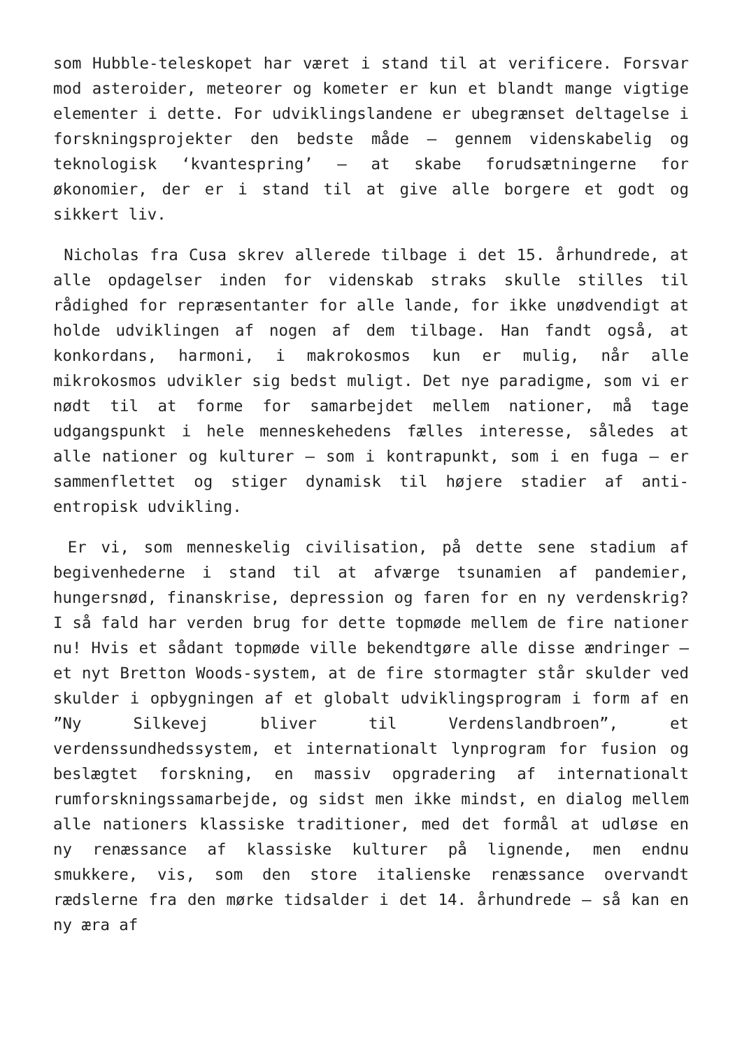som Hubble-teleskopet har været i stand til at verificere. Forsvar mod asteroider, meteorer og kometer er kun et blandt mange vigtige elementer i dette. For udviklingslandene er ubegrænset deltagelse i forskningsprojekter den bedste måde – gennem videnskabelig og teknologisk ‘kvantespring’ – at skabe forudsætningerne for økonomier, der er i stand til at give alle borgere et godt og sikkert liv.
Nicholas fra Cusa skrev allerede tilbage i det 15. århundrede, at alle opdagelser inden for videnskab straks skulle stilles til rådighed for repræsentanter for alle lande, for ikke unødvendigt at holde udviklingen af nogen af dem tilbage. Han fandt også, at konkordans, harmoni, i makrokosmos kun er mulig, når alle mikrokosmos udvikler sig bedst muligt. Det nye paradigme, som vi er nødt til at forme for samarbejdet mellem nationer, må tage udgangspunkt i hele menneskehedens fælles interesse, således at alle nationer og kulturer – som i kontrapunkt, som i en fuga – er sammenflettet og stiger dynamisk til højere stadier af anti-entropisk udvikling.
Er vi, som menneskelig civilisation, på dette sene stadium af begivenhederne i stand til at afværge tsunamien af pandemier, hungersnød, finanskrise, depression og faren for en ny verdenskrig? I så fald har verden brug for dette topmøde mellem de fire nationer nu! Hvis et sådant topmøde ville bekendtgøre alle disse ændringer – et nyt Bretton Woods-system, at de fire stormagter står skulder ved skulder i opbygningen af et globalt udviklingsprogram i form af en ”Ny Silkevej bliver til Verdenslandbroen”, et verdenssundhedssystem, et internationalt lynprogram for fusion og beslægtet forskning, en massiv opgradering af internationalt rumforskningssamarbejde, og sidst men ikke mindst, en dialog mellem alle nationers klassiske traditioner, med det formål at udløse en ny renæssance af klassiske kulturer på lignende, men endnu smukkere, vis, som den store italienske renæssance overvandt rædslerne fra den mørke tidsalder i det 14. århundrede – så kan en ny æra af